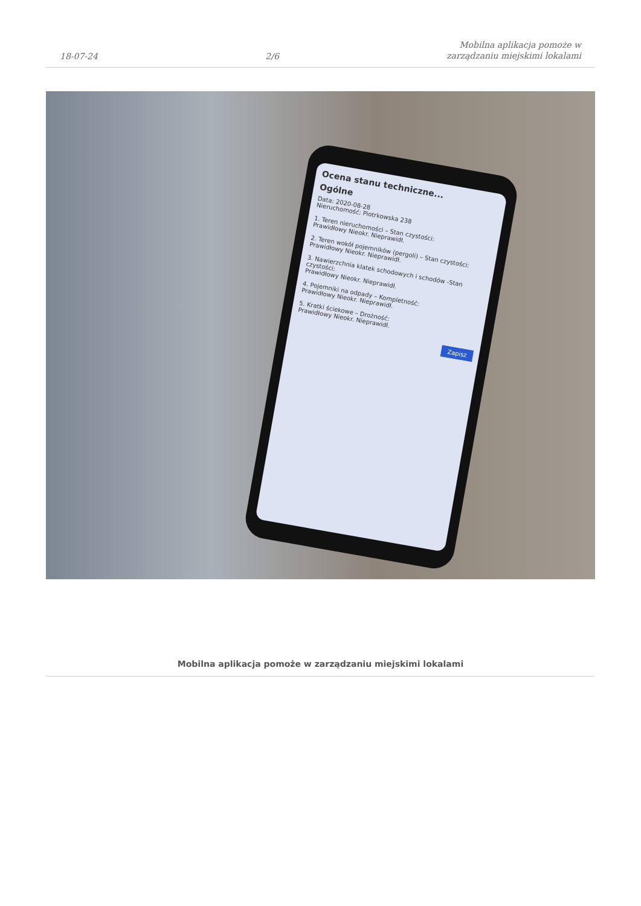18-07-24 2/6 Mobilna aplikacja pomoże w
zarządzaniu miejskimi lokalami
Ocena stanu techniczne...
Ogólne
Data: 2020-08-28
Nieruchomość: Piotrkowska 238
1. Teren nieruchomości – Stan czystości:
Prawidłowy Nieokr. Nieprawidł.
2. Teren wokół pojemników (pergoli) – Stan czystości:
Prawidłowy Nieokr. Nieprawidł.
3. Nawierzchnia klatek schodowych i schodów -Stan czystości:
Prawidłowy Nieokr. Nieprawidł.
4. Pojemniki na odpady – Kompletność:
Prawidłowy Nieokr. Nieprawidł.
5. Kratki ściekowe – Drożność:
Prawidłowy Nieokr. Nieprawidł.
Zapisz
Mobilna aplikacja pomoże w zarządzaniu miejskimi lokalami